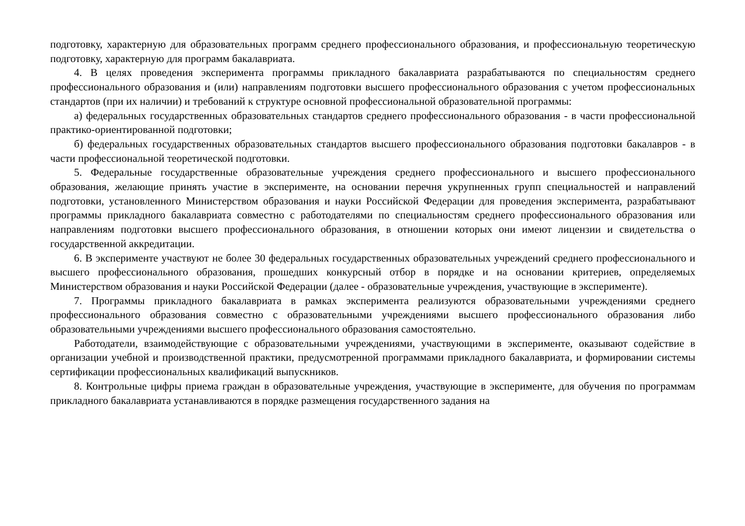подготовку, характерную для образовательных программ среднего профессионального образования, и профессиональную теоретическую подготовку, характерную для программ бакалавриата.
4. В целях проведения эксперимента программы прикладного бакалавриата разрабатываются по специальностям среднего профессионального образования и (или) направлениям подготовки высшего профессионального образования с учетом профессиональных стандартов (при их наличии) и требований к структуре основной профессиональной образовательной программы:
а) федеральных государственных образовательных стандартов среднего профессионального образования - в части профессиональной практико-ориентированной подготовки;
б) федеральных государственных образовательных стандартов высшего профессионального образования подготовки бакалавров - в части профессиональной теоретической подготовки.
5. Федеральные государственные образовательные учреждения среднего профессионального и высшего профессионального образования, желающие принять участие в эксперименте, на основании перечня укрупненных групп специальностей и направлений подготовки, установленного Министерством образования и науки Российской Федерации для проведения эксперимента, разрабатывают программы прикладного бакалавриата совместно с работодателями по специальностям среднего профессионального образования или направлениям подготовки высшего профессионального образования, в отношении которых они имеют лицензии и свидетельства о государственной аккредитации.
6. В эксперименте участвуют не более 30 федеральных государственных образовательных учреждений среднего профессионального и высшего профессионального образования, прошедших конкурсный отбор в порядке и на основании критериев, определяемых Министерством образования и науки Российской Федерации (далее - образовательные учреждения, участвующие в эксперименте).
7. Программы прикладного бакалавриата в рамках эксперимента реализуются образовательными учреждениями среднего профессионального образования совместно с образовательными учреждениями высшего профессионального образования либо образовательными учреждениями высшего профессионального образования самостоятельно.
Работодатели, взаимодействующие с образовательными учреждениями, участвующими в эксперименте, оказывают содействие в организации учебной и производственной практики, предусмотренной программами прикладного бакалавриата, и формировании системы сертификации профессиональных квалификаций выпускников.
8. Контрольные цифры приема граждан в образовательные учреждения, участвующие в эксперименте, для обучения по программам прикладного бакалавриата устанавливаются в порядке размещения государственного задания на